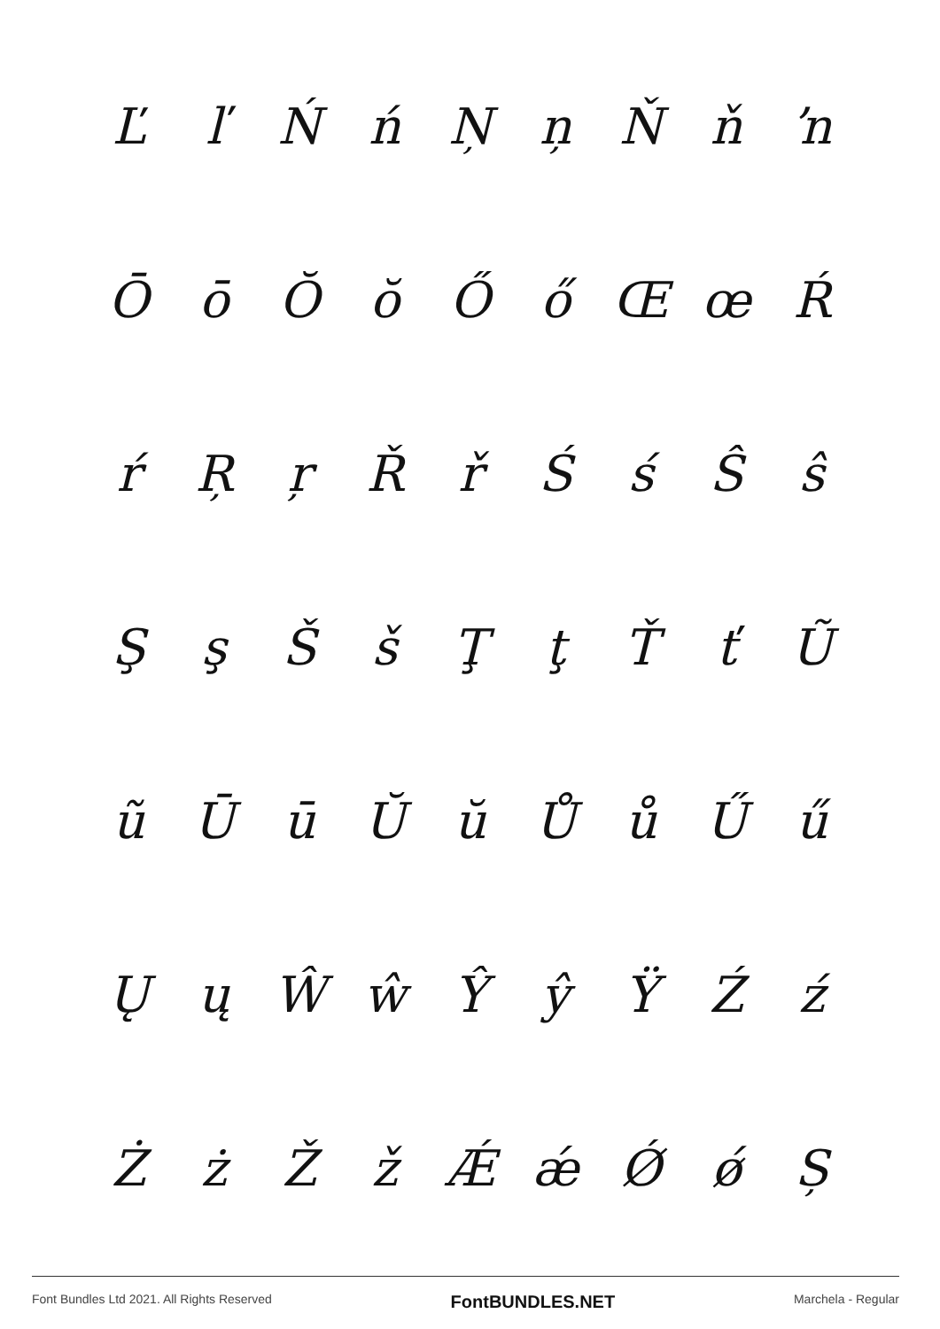ĽľŃńŅņŇňŉ
ŌōŎŏŐőŒœŔ
ŕŖŗŘřŚśŜŝ
ŞşŠšŢţŤťŨ
ũŪūŬŭŮůŰű
ŲųŴŵŶŷŸŹź
ŻżŽžǼǽǾǿȘ
Font Bundles Ltd 2021. All Rights Reserved FontBUNDLES.NET Marchela - Regular